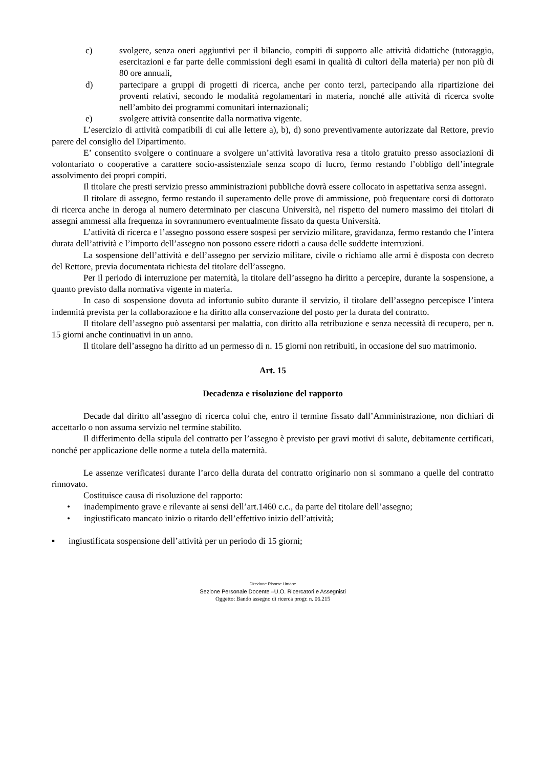c) svolgere, senza oneri aggiuntivi per il bilancio, compiti di supporto alle attività didattiche (tutoraggio, esercitazioni e far parte delle commissioni degli esami in qualità di cultori della materia) per non più di 80 ore annuali,
d) partecipare a gruppi di progetti di ricerca, anche per conto terzi, partecipando alla ripartizione dei proventi relativi, secondo le modalità regolamentari in materia, nonché alle attività di ricerca svolte nell’ambito dei programmi comunitari internazionali;
e) svolgere attività consentite dalla normativa vigente.
L’esercizio di attività compatibili di cui alle lettere a), b), d) sono preventivamente autorizzate dal Rettore, previo parere del consiglio del Dipartimento.
E’ consentito svolgere o continuare a svolgere un’attività lavorativa resa a titolo gratuito presso associazioni di volontariato o cooperative a carattere socio-assistenziale senza scopo di lucro, fermo restando l’obbligo dell’integrale assolvimento dei propri compiti.
Il titolare che presti servizio presso amministrazioni pubbliche dovrà essere collocato in aspettativa senza assegni.
Il titolare di assegno, fermo restando il superamento delle prove di ammissione, può frequentare corsi di dottorato di ricerca anche in deroga al numero determinato per ciascuna Università, nel rispetto del numero massimo dei titolari di assegni ammessi alla frequenza in sovrannumero eventualmente fissato da questa Università.
L’attività di ricerca e l’assegno possono essere sospesi per servizio militare, gravidanza, fermo restando che l’intera durata dell’attività e l’importo dell’assegno non possono essere ridotti a causa delle suddette interruzioni.
La sospensione dell’attività e dell’assegno per servizio militare, civile o richiamo alle armi è disposta con decreto del Rettore, previa documentata richiesta del titolare dell’assegno.
Per il periodo di interruzione per maternità, la titolare dell’assegno ha diritto a percepire, durante la sospensione, a quanto previsto dalla normativa vigente in materia.
In caso di sospensione dovuta ad infortunio subìto durante il servizio, il titolare dell’assegno percepisce l’intera indennità prevista per la collaborazione e ha diritto alla conservazione del posto per la durata del contratto.
Il titolare dell’assegno può assentarsi per malattia, con diritto alla retribuzione e senza necessità di recupero, per n. 15 giorni anche continuativi in un anno.
Il titolare dell’assegno ha diritto ad un permesso di n. 15 giorni non retribuiti, in occasione del suo matrimonio.
Art. 15
Decadenza e risoluzione del rapporto
Decade dal diritto all’assegno di ricerca colui che, entro il termine fissato dall’Amministrazione, non dichiari di accettarlo o non assuma servizio nel termine stabilito.
Il differimento della stipula del contratto per l’assegno è previsto per gravi motivi di salute, debitamente certificati, nonché per applicazione delle norme a tutela della maternità.
Le assenze verificatesi durante l’arco della durata del contratto originario non si sommano a quelle del contratto rinnovato.
Costituisce causa di risoluzione del rapporto:
• inadempimento grave e rilevante ai sensi dell’art.1460 c.c., da parte del titolare dell’assegno;
• ingiustificato mancato inizio o ritardo dell’effettivo inizio dell’attività;
▪ ingiustificata sospensione dell’attività per un periodo di 15 giorni;
Direzione Risorse Umane
Sezione Personale Docente –U.O. Ricercatori e Assegnisti
Oggetto: Bando assegno di ricerca progr. n. 06.215